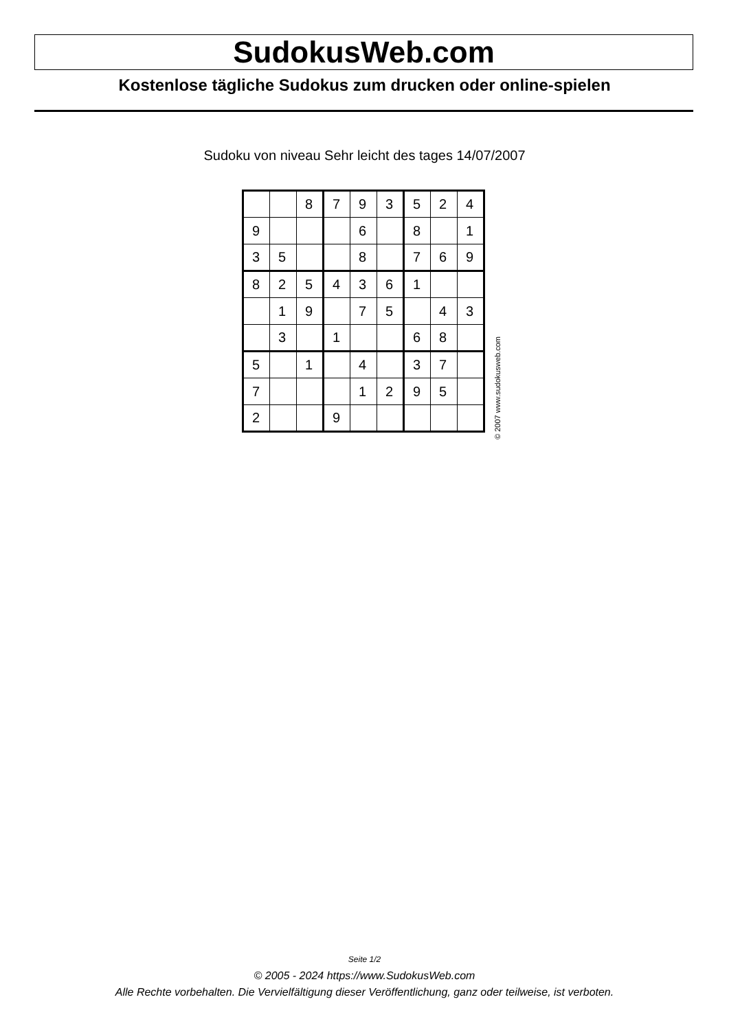SudokusWeb.com
Kostenlose tägliche Sudokus zum drucken oder online-spielen
Sudoku von niveau Sehr leicht des tages 14/07/2007
| | | 8 | 7 | 9 | 3 | 5 | 2 | 4 |
| 9 | | | | 6 | | 8 | | 1 |
| 3 | 5 | | | 8 | | 7 | 6 | 9 |
| 8 | 2 | 5 | 4 | 3 | 6 | 1 | | |
| | 1 | 9 | | 7 | 5 | | 4 | 3 |
| | 3 | | 1 | | | 6 | 8 | |
| 5 | | 1 | | 4 | | 3 | 7 | |
| 7 | | | | 1 | 2 | 9 | 5 | |
| 2 | | | 9 | | | | | |
© 2007 www.sudokusweb.com
Seite 1/2
© 2005 - 2024 https://www.SudokusWeb.com
Alle Rechte vorbehalten. Die Vervielfältigung dieser Veröffentlichung, ganz oder teilweise, ist verboten.